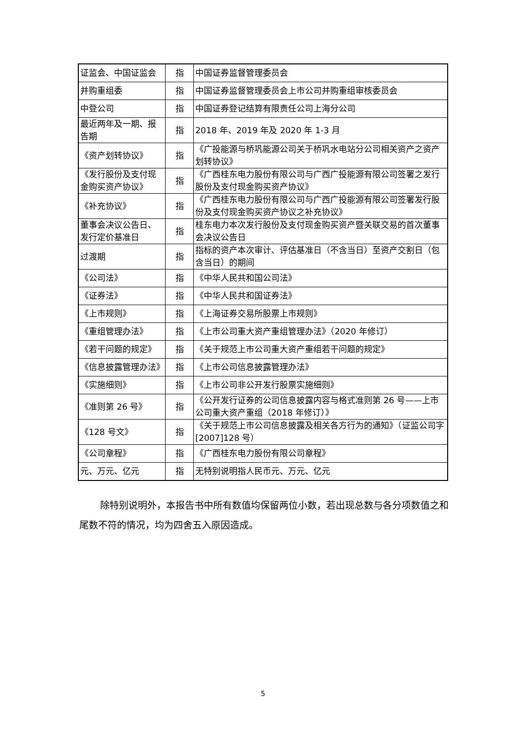| 证监会、中国证监会 | 指 | 中国证券监督管理委员会 |
| 并购重组委 | 指 | 中国证券监督管理委员会上市公司并购重组审核委员会 |
| 中登公司 | 指 | 中国证券登记结算有限责任公司上海分公司 |
| 最近两年及一期、报告期 | 指 | 2018 年、2019 年及 2020 年 1-3 月 |
| 《资产划转协议》 | 指 | 《广投能源与桥巩能源公司关于桥巩水电站分公司相关资产之资产划转协议》 |
| 《发行股份及支付现金购买资产协议》 | 指 | 《广西桂东电力股份有限公司与广西广投能源有限公司签署之发行股份及支付现金购买资产协议》 |
| 《补充协议》 | 指 | 《广西桂东电力股份有限公司与广西广投能源有限公司签署发行股份及支付现金购买资产协议之补充协议》 |
| 董事会决议公告日、发行定价基准日 | 指 | 桂东电力本次发行股份及支付现金购买资产暨关联交易的首次董事会决议公告日 |
| 过渡期 | 指 | 指标的资产本次审计、评估基准日（不含当日）至资产交割日（包含当日）的期间 |
| 《公司法》 | 指 | 《中华人民共和国公司法》 |
| 《证券法》 | 指 | 《中华人民共和国证券法》 |
| 《上市规则》 | 指 | 《上海证券交易所股票上市规则》 |
| 《重组管理办法》 | 指 | 《上市公司重大资产重组管理办法》（2020 年修订） |
| 《若干问题的规定》 | 指 | 《关于规范上市公司重大资产重组若干问题的规定》 |
| 《信息披露管理办法》 | 指 | 《上市公司信息披露管理办法》 |
| 《实施细则》 | 指 | 《上市公司非公开发行股票实施细则》 |
| 《准则第 26 号》 | 指 | 《公开发行证券的公司信息披露内容与格式准则第 26 号——上市公司重大资产重组（2018 年修订）》 |
| 《128 号文》 | 指 | 《关于规范上市公司信息披露及相关各方行为的通知》（证监公司字[2007]128 号） |
| 《公司章程》 | 指 | 《广西桂东电力股份有限公司章程》 |
| 元、万元、亿元 | 指 | 无特别说明指人民币元、万元、亿元 |
除特别说明外，本报告书中所有数值均保留两位小数，若出现总数与各分项数值之和尾数不符的情况，均为四舍五入原因造成。
5